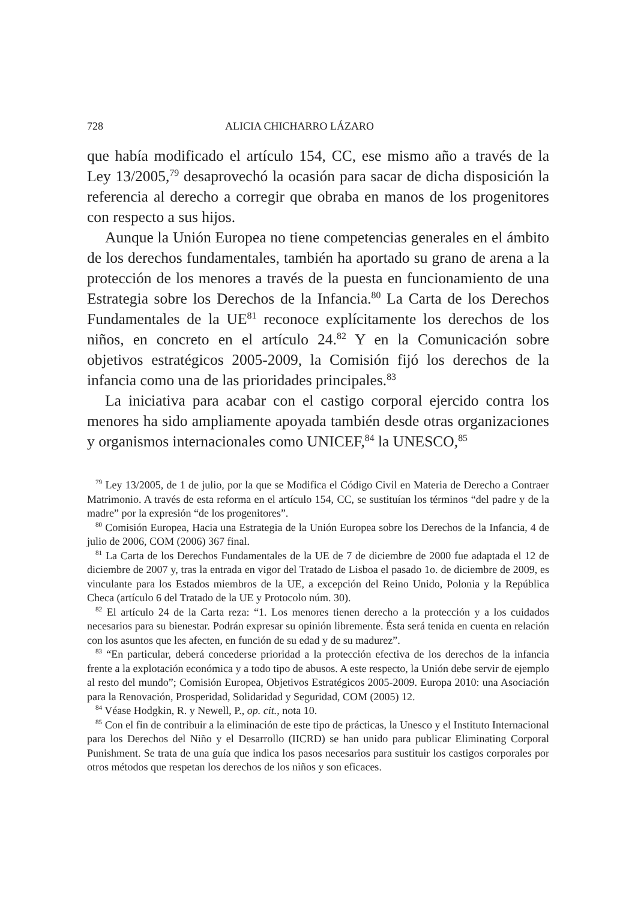728 ALICIA CHICHARRO LÁZARO
que había modificado el artículo 154, CC, ese mismo año a través de la Ley 13/2005,<sup>79</sup> desaprovechó la ocasión para sacar de dicha disposición la referencia al derecho a corregir que obraba en manos de los progenitores con respecto a sus hijos.
Aunque la Unión Europea no tiene competencias generales en el ámbito de los derechos fundamentales, también ha aportado su grano de arena a la protección de los menores a través de la puesta en funcionamiento de una Estrategia sobre los Derechos de la Infancia.<sup>80</sup> La Carta de los Derechos Fundamentales de la UE<sup>81</sup> reconoce explícitamente los derechos de los niños, en concreto en el artículo 24.<sup>82</sup> Y en la Comunicación sobre objetivos estratégicos 2005-2009, la Comisión fijó los derechos de la infancia como una de las prioridades principales.<sup>83</sup>
La iniciativa para acabar con el castigo corporal ejercido contra los menores ha sido ampliamente apoyada también desde otras organizaciones y organismos internacionales como UNICEF,<sup>84</sup> la UNESCO,<sup>85</sup>
<sup>79</sup> Ley 13/2005, de 1 de julio, por la que se Modifica el Código Civil en Materia de Derecho a Contraer Matrimonio. A través de esta reforma en el artículo 154, CC, se sustituían los términos “del padre y de la madre” por la expresión “de los progenitores”.
<sup>80</sup> Comisión Europea, Hacia una Estrategia de la Unión Europea sobre los Derechos de la Infancia, 4 de julio de 2006, COM (2006) 367 final.
<sup>81</sup> La Carta de los Derechos Fundamentales de la UE de 7 de diciembre de 2000 fue adaptada el 12 de diciembre de 2007 y, tras la entrada en vigor del Tratado de Lisboa el pasado 1o. de diciembre de 2009, es vinculante para los Estados miembros de la UE, a excepción del Reino Unido, Polonia y la República Checa (artículo 6 del Tratado de la UE y Protocolo núm. 30).
<sup>82</sup> El artículo 24 de la Carta reza: “1. Los menores tienen derecho a la protección y a los cuidados necesarios para su bienestar. Podrán expresar su opinión libremente. Ésta será tenida en cuenta en relación con los asuntos que les afecten, en función de su edad y de su madurez”.
<sup>83</sup> “En particular, deberá concederse prioridad a la protección efectiva de los derechos de la infancia frente a la explotación económica y a todo tipo de abusos. A este respecto, la Unión debe servir de ejemplo al resto del mundo”; Comisión Europea, Objetivos Estratégicos 2005-2009. Europa 2010: una Asociación para la Renovación, Prosperidad, Solidaridad y Seguridad, COM (2005) 12.
<sup>84</sup> Véase Hodgkin, R. y Newell, P., op. cit., nota 10.
<sup>85</sup> Con el fin de contribuir a la eliminación de este tipo de prácticas, la Unesco y el Instituto Internacional para los Derechos del Niño y el Desarrollo (IICRD) se han unido para publicar Eliminating Corporal Punishment. Se trata de una guía que indica los pasos necesarios para sustituir los castigos corporales por otros métodos que respetan los derechos de los niños y son eficaces.